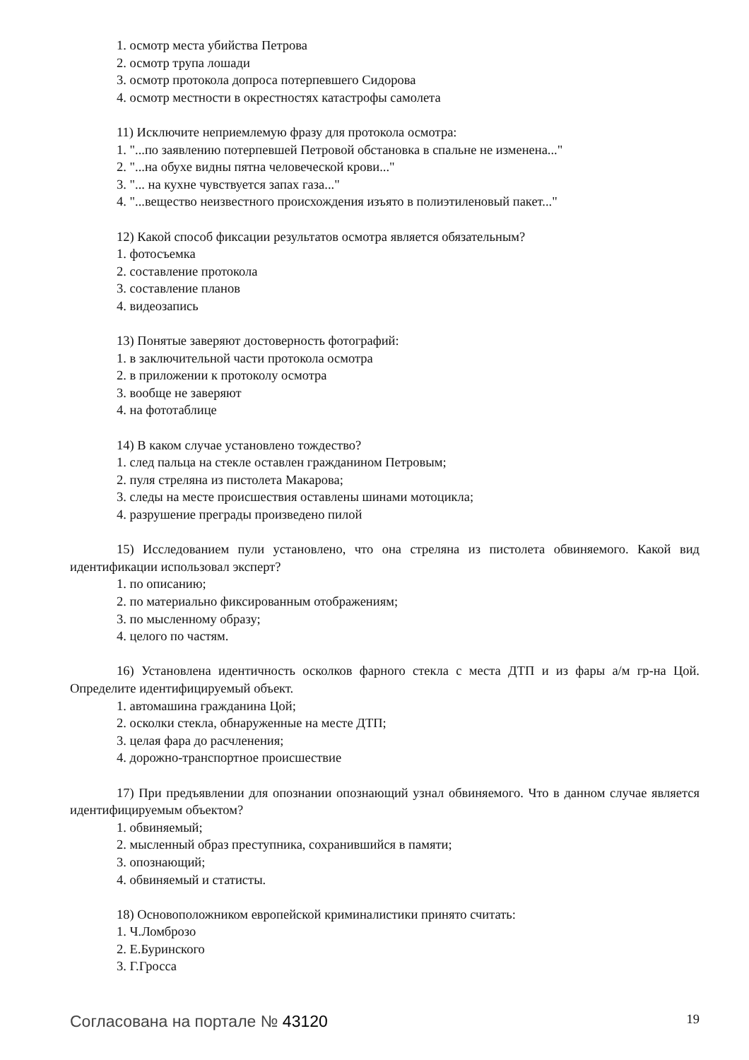1. осмотр места убийства Петрова
2. осмотр трупа лошади
3. осмотр протокола допроса потерпевшего Сидорова
4. осмотр местности в окрестностях катастрофы самолета
11) Исключите неприемлемую фразу для протокола осмотра:
1. "...по заявлению потерпевшей Петровой обстановка в спальне не изменена..."
2. "...на обухе видны пятна человеческой крови..."
3. "... на кухне чувствуется запах газа..."
4. "...вещество неизвестного происхождения изъято в полиэтиленовый пакет..."
12) Какой способ фиксации результатов осмотра является обязательным?
1. фотосъемка
2. составление протокола
3. составление планов
4. видеозапись
13) Понятые заверяют достоверность фотографий:
1. в заключительной части протокола осмотра
2. в приложении к протоколу осмотра
3. вообще не заверяют
4. на фототаблице
14) В каком случае установлено тождество?
1. след пальца на стекле оставлен гражданином Петровым;
2. пуля стреляна из пистолета Макарова;
3. следы на месте происшествия оставлены шинами мотоцикла;
4. разрушение преграды произведено пилой
15) Исследованием пули установлено, что она стреляна из пистолета обвиняемого. Какой вид идентификации использовал эксперт?
1. по описанию;
2. по материально фиксированным отображениям;
3. по мысленному образу;
4. целого по частям.
16) Установлена идентичность осколков фарного стекла с места ДТП и из фары а/м гр-на Цой. Определите идентифицируемый объект.
1. автомашина гражданина Цой;
2. осколки стекла, обнаруженные на месте ДТП;
3. целая фара до расчленения;
4. дорожно-транспортное происшествие
17) При предъявлении для опознании опознающий узнал обвиняемого. Что в данном случае является идентифицируемым объектом?
1. обвиняемый;
2. мысленный образ преступника, сохранившийся в памяти;
3. опознающий;
4. обвиняемый и статисты.
18) Основоположником европейской криминалистики принято считать:
1. Ч.Ломброзо
2. Е.Буринского
3. Г.Гросса
Согласована на портале № 43120 19